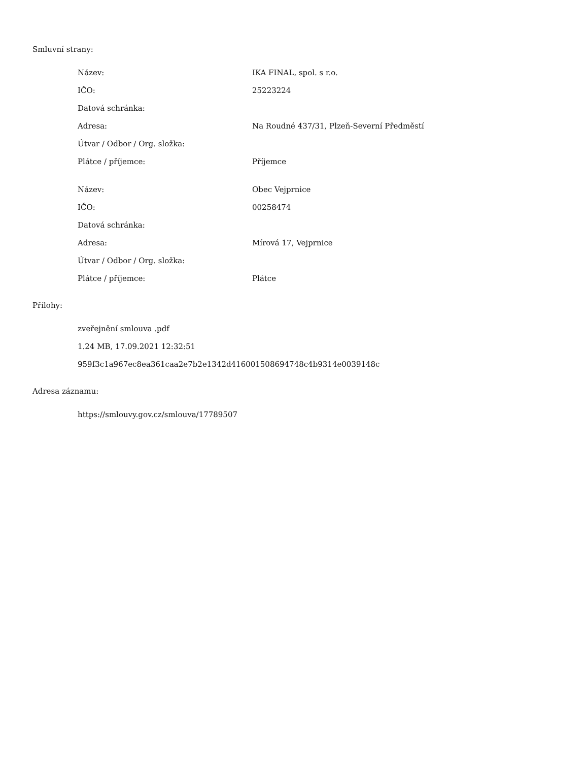Smluvní strany:
| Název: | IKA FINAL, spol. s r.o. |
| IČO: | 25223224 |
| Datová schránka: | |
| Adresa: | Na Roudné 437/31, Plzeň-Severní Předměstí |
| Útvar / Odbor / Org. složka: | |
| Plátce / příjemce: | Příjemce |
| Název: | Obec Vejprnice |
| IČO: | 00258474 |
| Datová schránka: | |
| Adresa: | Mírová 17, Vejprnice |
| Útvar / Odbor / Org. složka: | |
| Plátce / příjemce: | Plátce |
Přílohy:
zveřejnění smlouva .pdf
1.24 MB, 17.09.2021 12:32:51
959f3c1a967ec8ea361caa2e7b2e1342d416001508694748c4b9314e0039148c
Adresa záznamu:
https://smlouvy.gov.cz/smlouva/17789507